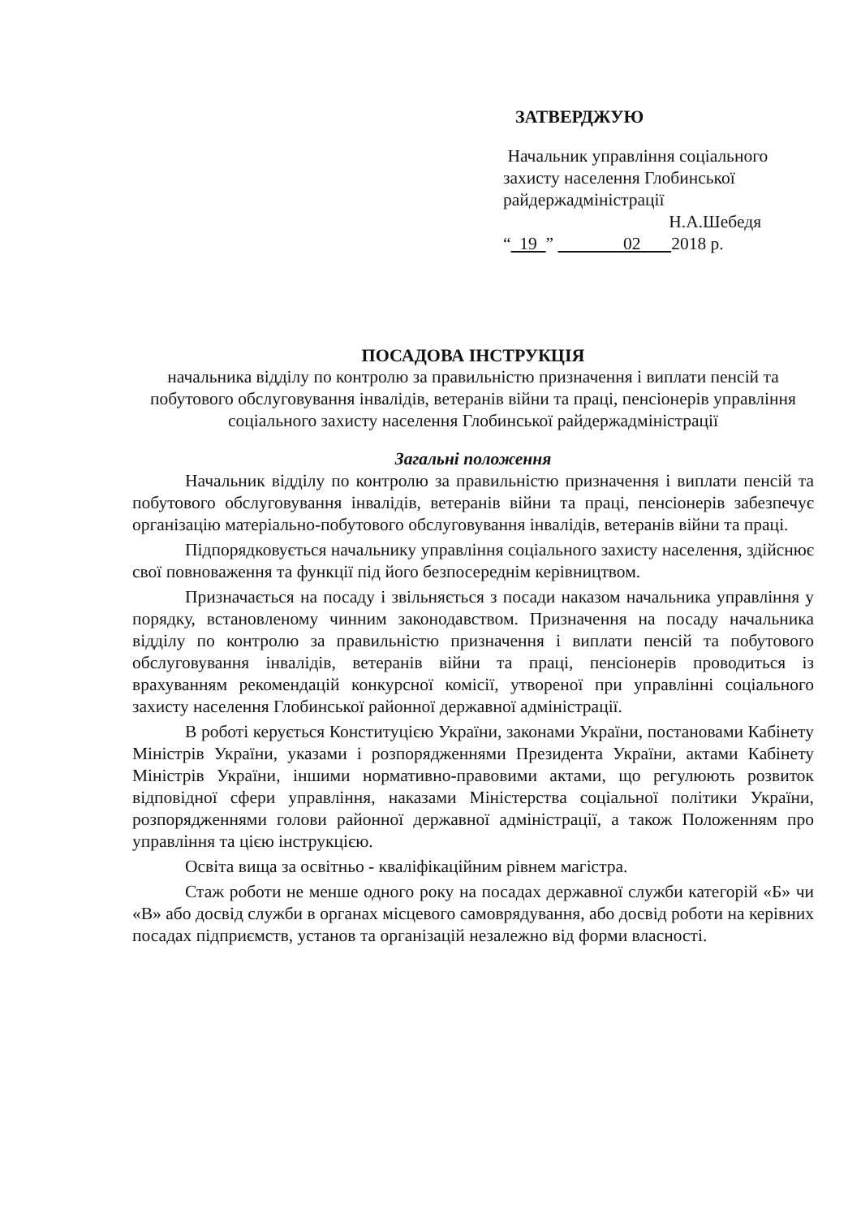ЗАТВЕРДЖУЮ
Начальник управління соціального
захисту населення Глобинської
райдержадміністрації
Н.А.Шебедя
“ 19 ” 02 2018 р.
ПОСАДОВА ІНСТРУКЦІЯ
начальника відділу по контролю за правильністю призначення і виплати пенсій та побутового обслуговування інвалідів, ветеранів війни та праці, пенсіонерів управління соціального захисту населення Глобинської райдержадміністрації
Загальні положення
Начальник відділу по контролю за правильністю призначення і виплати пенсій та побутового обслуговування інвалідів, ветеранів війни та праці, пенсіонерів забезпечує організацію матеріально-побутового обслуговування інвалідів, ветеранів війни та праці.
Підпорядковується начальнику управління соціального захисту населення, здійснює свої повноваження та функції під його безпосереднім керівництвом.
Призначається на посаду і звільняється з посади наказом начальника управління у порядку, встановленому чинним законодавством. Призначення на посаду начальника відділу по контролю за правильністю призначення і виплати пенсій та побутового обслуговування інвалідів, ветеранів війни та праці, пенсіонерів проводиться із врахуванням рекомендацій конкурсної комісії, утвореної при управлінні соціального захисту населення Глобинської районної державної адміністрації.
В роботі керується Конституцією України, законами України, постановами Кабінету Міністрів України, указами і розпорядженнями Президента України, актами Кабінету Міністрів України, іншими нормативно-правовими актами, що регулюють розвиток відповідної сфери управління, наказами Міністерства соціальної політики України, розпорядженнями голови районної державної адміністрації, а також Положенням про управління та цією інструкцією.
Освіта вища за освітньо - кваліфікаційним рівнем магістра.
Стаж роботи не менше одного року на посадах державної служби категорій «Б» чи «В» або досвід служби в органах місцевого самоврядування, або досвід роботи на керівних посадах підприємств, установ та організацій незалежно від форми власності.